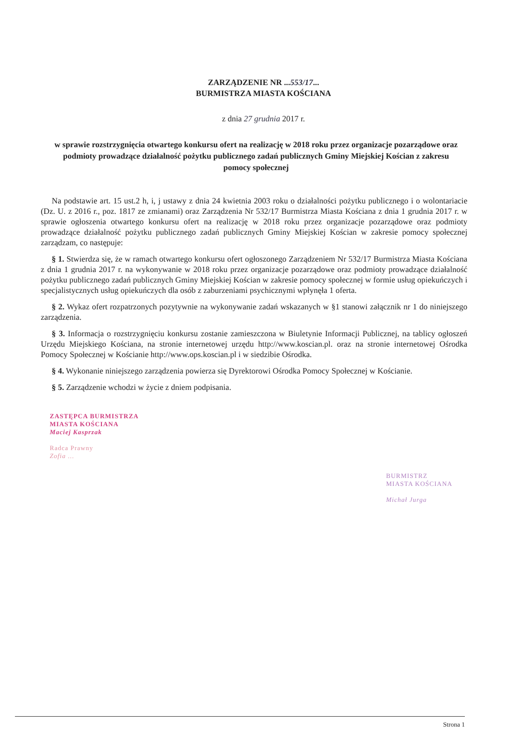ZARZĄDZENIE NR ...553/17...
BURMISTRZA MIASTA KOŚCIANA
z dnia 27 grudnia 2017 r.
w sprawie rozstrzygnięcia otwartego konkursu ofert na realizację w 2018 roku przez organizacje pozarządowe oraz podmioty prowadzące działalność pożytku publicznego zadań publicznych Gminy Miejskiej Kościan z zakresu pomocy społecznej
Na podstawie art. 15 ust.2 h, i, j ustawy z dnia 24 kwietnia 2003 roku o działalności pożytku publicznego i o wolontariacie (Dz. U. z 2016 r., poz. 1817 ze zmianami) oraz Zarządzenia Nr 532/17 Burmistrza Miasta Kościana z dnia 1 grudnia 2017 r. w sprawie ogłoszenia otwartego konkursu ofert na realizację w 2018 roku przez organizacje pozarządowe oraz podmioty prowadzące działalność pożytku publicznego zadań publicznych Gminy Miejskiej Kościan w zakresie pomocy społecznej zarządzam, co następuje:
§ 1. Stwierdza się, że w ramach otwartego konkursu ofert ogłoszonego Zarządzeniem Nr 532/17 Burmistrza Miasta Kościana z dnia 1 grudnia 2017 r. na wykonywanie w 2018 roku przez organizacje pozarządowe oraz podmioty prowadzące działalność pożytku publicznego zadań publicznych Gminy Miejskiej Kościan w zakresie pomocy społecznej w formie usług opiekuńczych i specjalistycznych usług opiekuńczych dla osób z zaburzeniami psychicznymi wpłynęła 1 oferta.
§ 2. Wykaz ofert rozpatrzonych pozytywnie na wykonywanie zadań wskazanych w §1 stanowi załącznik nr 1 do niniejszego zarządzenia.
§ 3. Informacja o rozstrzygnięciu konkursu zostanie zamieszczona w Biuletynie Informacji Publicznej, na tablicy ogłoszeń Urzędu Miejskiego Kościana, na stronie internetowej urzędu http://www.koscian.pl. oraz na stronie internetowej Ośrodka Pomocy Społecznej w Kościanie http://www.ops.koscian.pl i w siedzibie Ośrodka.
§ 4. Wykonanie niniejszego zarządzenia powierza się Dyrektorowi Ośrodka Pomocy Społecznej w Kościanie.
§ 5. Zarządzenie wchodzi w życie z dniem podpisania.
ZASTĘPCA BURMISTRZA
MIASTA KOŚCIANA
Maciej Kasprzak
Radca Prawny
Zofia ...
BURMISTRZ
MIASTA KOŚCIANA
Michał Jurga
Strona 1